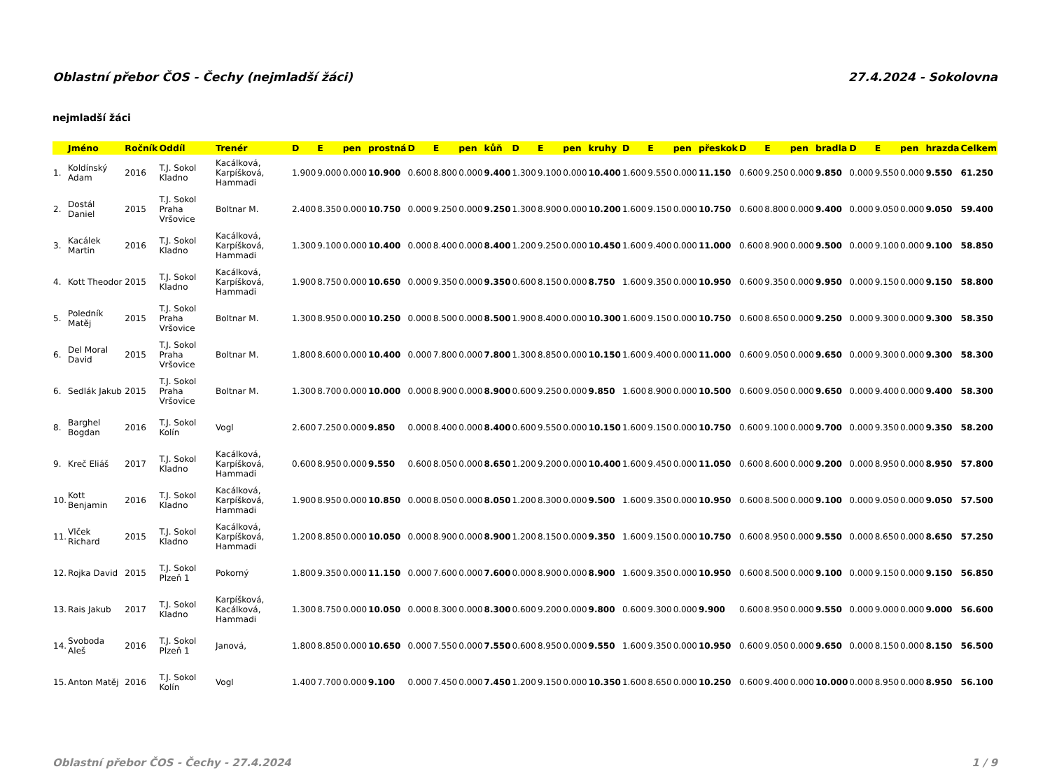Oblastní přebor ČOS - Čechy (nejmladší žáci) 27.4.2024 - Sokolovna
nejmladší žáci
| | Jméno | Ročník | Oddíl | Trenér | D | E | pen | prostná | D | E | pen | kůň | D | E | pen | kruhy | D | E | pen | přeskok | D | E | pen | bradla | D | E | pen | hrazda | Celkem |
| --- | --- | --- | --- | --- | --- | --- | --- | --- | --- | --- | --- | --- | --- | --- | --- | --- | --- | --- | --- | --- | --- | --- | --- | --- | --- | --- | --- | --- | --- |
| 1. | Koldínský Adam | 2016 | T.J. Sokol Kladno | Kacálková, Karpíšková, Hammadi | 1.900 | 9.000 | 0.000 | 10.900 | 0.600 | 8.800 | 0.000 | 9.400 | 1.300 | 9.100 | 0.000 | 10.400 | 1.600 | 9.550 | 0.000 | 11.150 | 0.600 | 9.250 | 0.000 | 9.850 | 0.000 | 9.550 | 0.000 | 9.550 | 61.250 |
| 2. | Dostál Daniel | 2015 | T.J. Sokol Praha Vršovice | Boltnar M. | 2.400 | 8.350 | 0.000 | 10.750 | 0.000 | 9.250 | 0.000 | 9.250 | 1.300 | 8.900 | 0.000 | 10.200 | 1.600 | 9.150 | 0.000 | 10.750 | 0.600 | 8.800 | 0.000 | 9.400 | 0.000 | 9.050 | 0.000 | 9.050 | 59.400 |
| 3. | Kacálek Martin | 2016 | T.J. Sokol Kladno | Kacálková, Karpíšková, Hammadi | 1.300 | 9.100 | 0.000 | 10.400 | 0.000 | 8.400 | 0.000 | 8.400 | 1.200 | 9.250 | 0.000 | 10.450 | 1.600 | 9.400 | 0.000 | 11.000 | 0.600 | 8.900 | 0.000 | 9.500 | 0.000 | 9.100 | 0.000 | 9.100 | 58.850 |
| 4. | Kott Theodor | 2015 | T.J. Sokol Kladno | Kacálková, Karpíšková, Hammadi | 1.900 | 8.750 | 0.000 | 10.650 | 0.000 | 9.350 | 0.000 | 9.350 | 0.600 | 8.150 | 0.000 | 8.750 | 1.600 | 9.350 | 0.000 | 10.950 | 0.600 | 9.350 | 0.000 | 9.950 | 0.000 | 9.150 | 0.000 | 9.150 | 58.800 |
| 5. | Poledník Matěj | 2015 | T.J. Sokol Praha Vršovice | Boltnar M. | 1.300 | 8.950 | 0.000 | 10.250 | 0.000 | 8.500 | 0.000 | 8.500 | 1.900 | 8.400 | 0.000 | 10.300 | 1.600 | 9.150 | 0.000 | 10.750 | 0.600 | 8.650 | 0.000 | 9.250 | 0.000 | 9.300 | 0.000 | 9.300 | 58.350 |
| 6. | Del Moral David | 2015 | T.J. Sokol Praha Vršovice | Boltnar M. | 1.800 | 8.600 | 0.000 | 10.400 | 0.000 | 7.800 | 0.000 | 7.800 | 1.300 | 8.850 | 0.000 | 10.150 | 1.600 | 9.400 | 0.000 | 11.000 | 0.600 | 9.050 | 0.000 | 9.650 | 0.000 | 9.300 | 0.000 | 9.300 | 58.300 |
| 6. | Sedlák Jakub | 2015 | T.J. Sokol Praha Vršovice | Boltnar M. | 1.300 | 8.700 | 0.000 | 10.000 | 0.000 | 8.900 | 0.000 | 8.900 | 0.600 | 9.250 | 0.000 | 9.850 | 1.600 | 8.900 | 0.000 | 10.500 | 0.600 | 9.050 | 0.000 | 9.650 | 0.000 | 9.400 | 0.000 | 9.400 | 58.300 |
| 8. | Barghel Bogdan | 2016 | T.J. Sokol Kolín | Vogl | 2.600 | 7.250 | 0.000 | 9.850 | 0.000 | 8.400 | 0.000 | 8.400 | 0.600 | 9.550 | 0.000 | 10.150 | 1.600 | 9.150 | 0.000 | 10.750 | 0.600 | 9.100 | 0.000 | 9.700 | 0.000 | 9.350 | 0.000 | 9.350 | 58.200 |
| 9. | Kreč Eliáš | 2017 | T.J. Sokol Kladno | Kacálková, Karpíšková, Hammadi | 0.600 | 8.950 | 0.000 | 9.550 | 0.600 | 8.050 | 0.000 | 8.650 | 1.200 | 9.200 | 0.000 | 10.400 | 1.600 | 9.450 | 0.000 | 11.050 | 0.600 | 8.600 | 0.000 | 9.200 | 0.000 | 8.950 | 0.000 | 8.950 | 57.800 |
| 10. | Kott Benjamin | 2016 | T.J. Sokol Kladno | Kacálková, Karpíšková, Hammadi | 1.900 | 8.950 | 0.000 | 10.850 | 0.000 | 8.050 | 0.000 | 8.050 | 1.200 | 8.300 | 0.000 | 9.500 | 1.600 | 9.350 | 0.000 | 10.950 | 0.600 | 8.500 | 0.000 | 9.100 | 0.000 | 9.050 | 0.000 | 9.050 | 57.500 |
| 11. | Vlček Richard | 2015 | T.J. Sokol Kladno | Kacálková, Karpíšková, Hammadi | 1.200 | 8.850 | 0.000 | 10.050 | 0.000 | 8.900 | 0.000 | 8.900 | 1.200 | 8.150 | 0.000 | 9.350 | 1.600 | 9.150 | 0.000 | 10.750 | 0.600 | 8.950 | 0.000 | 9.550 | 0.000 | 8.650 | 0.000 | 8.650 | 57.250 |
| 12. | Rojka David | 2015 | T.J. Sokol Plzeň 1 | Pokorný | 1.800 | 9.350 | 0.000 | 11.150 | 0.000 | 7.600 | 0.000 | 7.600 | 0.000 | 8.900 | 0.000 | 8.900 | 1.600 | 9.350 | 0.000 | 10.950 | 0.600 | 8.500 | 0.000 | 9.100 | 0.000 | 9.150 | 0.000 | 9.150 | 56.850 |
| 13. | Rais Jakub | 2017 | T.J. Sokol Kladno | Karpíšková, Kacálková, Hammadi | 1.300 | 8.750 | 0.000 | 10.050 | 0.000 | 8.300 | 0.000 | 8.300 | 0.600 | 9.200 | 0.000 | 9.800 | 0.600 | 9.300 | 0.000 | 9.900 | 0.600 | 8.950 | 0.000 | 9.550 | 0.000 | 9.000 | 0.000 | 9.000 | 56.600 |
| 14. | Svoboda Aleš | 2016 | T.J. Sokol Plzeň 1 | Janová, | 1.800 | 8.850 | 0.000 | 10.650 | 0.000 | 7.550 | 0.000 | 7.550 | 0.600 | 8.950 | 0.000 | 9.550 | 1.600 | 9.350 | 0.000 | 10.950 | 0.600 | 9.050 | 0.000 | 9.650 | 0.000 | 8.150 | 0.000 | 8.150 | 56.500 |
| 15. | Anton Matěj | 2016 | T.J. Sokol Kolín | Vogl | 1.400 | 7.700 | 0.000 | 9.100 | 0.000 | 7.450 | 0.000 | 7.450 | 1.200 | 9.150 | 0.000 | 10.350 | 1.600 | 8.650 | 0.000 | 10.250 | 0.600 | 9.400 | 0.000 | 10.000 | 0.000 | 8.950 | 0.000 | 8.950 | 56.100 |
Oblastní přebor ČOS - Čechy - 27.4.2024 1 / 9